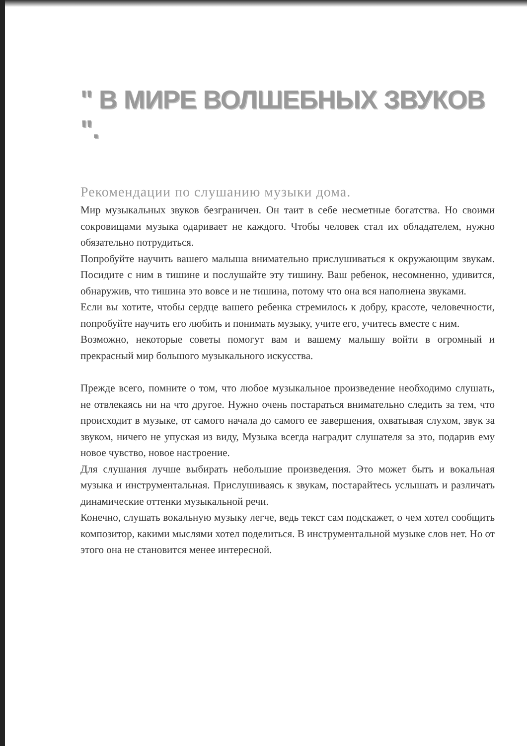" В МИРЕ ВОЛШЕБНЫХ ЗВУКОВ ".
Рекомендации по слушанию музыки дома.
Мир музыкальных звуков безграничен. Он таит в себе несметные богатства. Но своими сокровищами музыка одаривает не каждого. Чтобы человек стал их обладателем, нужно обязательно потрудиться.
Попробуйте научить вашего малыша внимательно прислушиваться к окружающим звукам. Посидите с ним в тишине и послушайте эту тишину. Ваш ребенок, несомненно, удивится, обнаружив, что тишина это вовсе и не тишина, потому что она вся наполнена звуками.
Если вы хотите, чтобы сердце вашего ребенка стремилось к добру, красоте, человечности, попробуйте научить его любить и понимать музыку, учите его, учитесь вместе с ним.
Возможно, некоторые советы помогут вам и вашему малышу войти в огромный и прекрасный мир большого музыкального искусства.
Прежде всего, помните о том, что любое музыкальное произведение необходимо слушать, не отвлекаясь ни на что другое. Нужно очень постараться внимательно следить за тем, что происходит в музыке, от самого начала до самого ее завершения, охватывая слухом, звук за звуком, ничего не упуская из виду, Музыка всегда наградит слушателя за это, подарив ему новое чувство, новое настроение.
Для слушания лучше выбирать небольшие произведения. Это может быть и вокальная музыка и инструментальная. Прислушиваясь к звукам, постарайтесь услышать и различать динамические оттенки музыкальной речи.
Конечно, слушать вокальную музыку легче, ведь текст сам подскажет, о чем хотел сообщить композитор, какими мыслями хотел поделиться. В инструментальной музыке слов нет. Но от этого она не становится менее интересной.